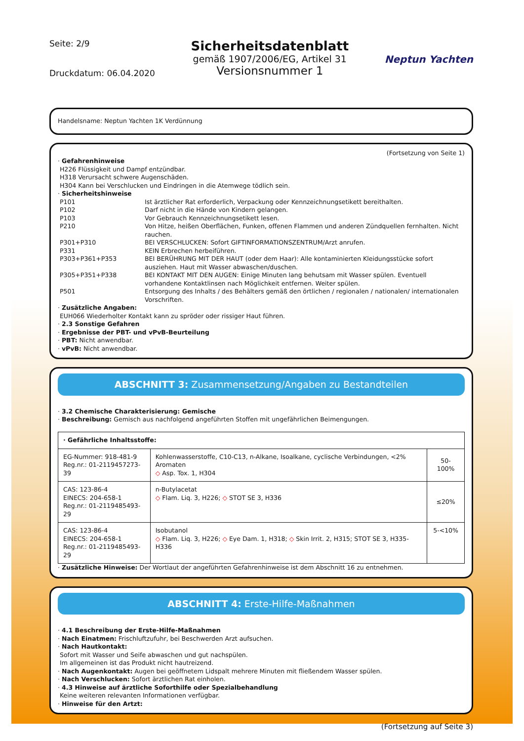Seite: 2/9
Druckdatum: 06.04.2020
Sicherheitsdatenblatt
gemäß 1907/2006/EG, Artikel 31
Versionsnummer 1
Neptun Yachten
Handelsname: Neptun Yachten 1K Verdünnung
(Fortsetzung von Seite 1)
· Gefahrenhinweise
H226 Flüssigkeit und Dampf entzündbar.
H318 Verursacht schwere Augenschäden.
H304 Kann bei Verschlucken und Eindringen in die Atemwege tödlich sein.
· Sicherheitshinweise
P101 Ist ärztlicher Rat erforderlich, Verpackung oder Kennzeichnungsetikett bereithalten.
P102 Darf nicht in die Hände von Kindern gelangen.
P103 Vor Gebrauch Kennzeichnungsetikett lesen.
P210 Von Hitze, heißen Oberflächen, Funken, offenen Flammen und anderen Zündquellen fernhalten. Nicht rauchen.
P301+P310 BEI VERSCHLUCKEN: Sofort GIFTINFORMATIONSZENTRUM/Arzt anrufen.
P331 KEIN Erbrechen herbeiführen.
P303+P361+P353 BEI BERÜHRUNG MIT DER HAUT (oder dem Haar): Alle kontaminierten Kleidungsstücke sofort ausziehen. Haut mit Wasser abwaschen/duschen.
P305+P351+P338 BEI KONTAKT MIT DEN AUGEN: Einige Minuten lang behutsam mit Wasser spülen. Eventuell vorhandene Kontaktlinsen nach Möglichkeit entfernen. Weiter spülen.
P501 Entsorgung des Inhalts / des Behälters gemäß den örtlichen / regionalen / nationalen/ internationalen Vorschriften.
· Zusätzliche Angaben:
EUH066 Wiederholter Kontakt kann zu spröder oder rissiger Haut führen.
· 2.3 Sonstige Gefahren
· Ergebnisse der PBT- und vPvB-Beurteilung
· PBT: Nicht anwendbar.
· vPvB: Nicht anwendbar.
ABSCHNITT 3: Zusammensetzung/Angaben zu Bestandteilen
· 3.2 Chemische Charakterisierung: Gemische
· Beschreibung: Gemisch aus nachfolgend angeführten Stoffen mit ungefährlichen Beimengungen.
| · Gefährliche Inhaltsstoffe: | | |
| EG-Nummer: 918-481-9 Reg.nr.: 01-2119457273-39 | Kohlenwasserstoffe, C10-C13, n-Alkane, Isoalkane, cyclische Verbindungen, <2% Aromaten ◇ Asp. Tox. 1, H304 | 50-100% |
| CAS: 123-86-4 EINECS: 204-658-1 Reg.nr.: 01-2119485493-29 | n-Butylacetat ◇ Flam. Liq. 3, H226; ◇ STOT SE 3, H336 | ≤20% |
| CAS: 123-86-4 EINECS: 204-658-1 Reg.nr.: 01-2119485493-29 | Isobutanol ◇ Flam. Liq. 3, H226; ◇ Eye Dam. 1, H318; ◇ Skin Irrit. 2, H315; STOT SE 3, H335-H336 | 5-<10% |
· Zusätzliche Hinweise: Der Wortlaut der angeführten Gefahrenhinweise ist dem Abschnitt 16 zu entnehmen.
ABSCHNITT 4: Erste-Hilfe-Maßnahmen
· 4.1 Beschreibung der Erste-Hilfe-Maßnahmen
· Nach Einatmen: Frischluftzufuhr, bei Beschwerden Arzt aufsuchen.
· Nach Hautkontakt:
Sofort mit Wasser und Seife abwaschen und gut nachspülen.
Im allgemeinen ist das Produkt nicht hautreizend.
· Nach Augenkontakt: Augen bei geöffnetem Lidspalt mehrere Minuten mit fließendem Wasser spülen.
· Nach Verschlucken: Sofort ärztlichen Rat einholen.
· 4.3 Hinweise auf ärztliche Soforthilfe oder Spezialbehandlung
Keine weiteren relevanten Informationen verfügbar.
· Hinweise für den Artzt:
(Fortsetzung auf Seite 3)